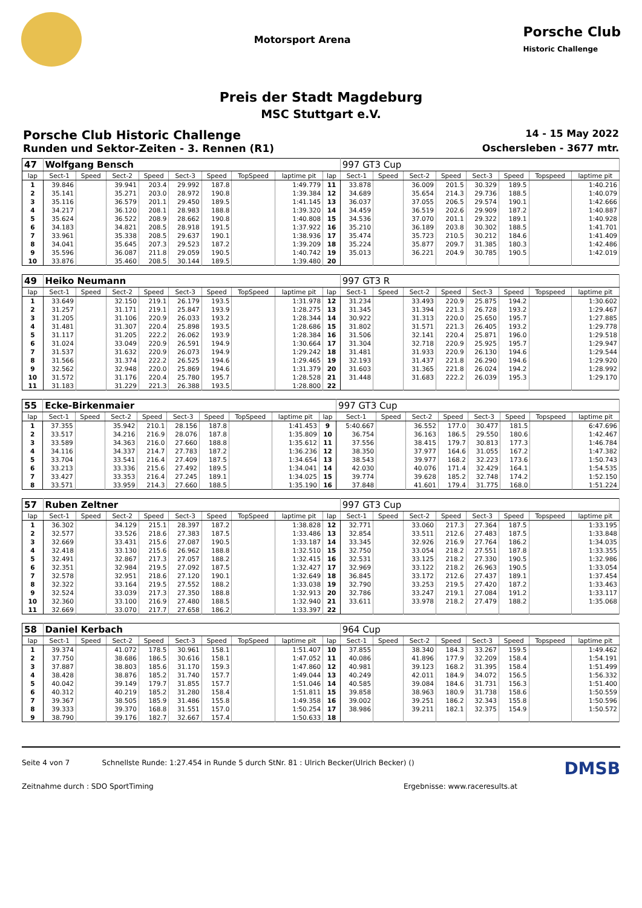Motorsport Arena
Porsche Club
Historic Challenge
Preis der Stadt Magdeburg
MSC Stuttgart e.V.
Porsche Club Historic Challenge 14 - 15 May 2022
Runden und Sektor-Zeiten - 3. Rennen (R1) Oschersleben - 3677 mtr.
| 47 | Wolfgang Bensch | | | | | | | | | 997 GT3 Cup | | | | | | | |
| lap | Sect-1 | Speed | Sect-2 | Speed | Sect-3 | Speed | TopSpeed | laptime pit | lap | Sect-1 | Speed | Sect-2 | Speed | Sect-3 | Speed | Topspeed | laptime pit |
| 1 | 39.846 | | 39.941 | 203.4 | 29.992 | 187.8 | | 1:49.779 | 11 | 33.878 | | 36.009 | 201.5 | 30.329 | 189.5 | | 1:40.216 |
| 2 | 35.141 | | 35.271 | 203.0 | 28.972 | 190.8 | | 1:39.384 | 12 | 34.689 | | 35.654 | 214.3 | 29.736 | 188.5 | | 1:40.079 |
| 3 | 35.116 | | 36.579 | 201.1 | 29.450 | 189.5 | | 1:41.145 | 13 | 36.037 | | 37.055 | 206.5 | 29.574 | 190.1 | | 1:42.666 |
| 4 | 34.217 | | 36.120 | 208.1 | 28.983 | 188.8 | | 1:39.320 | 14 | 34.459 | | 36.519 | 202.6 | 29.909 | 187.2 | | 1:40.887 |
| 5 | 35.624 | | 36.522 | 208.9 | 28.662 | 190.8 | | 1:40.808 | 15 | 34.536 | | 37.070 | 201.1 | 29.322 | 189.1 | | 1:40.928 |
| 6 | 34.183 | | 34.821 | 208.5 | 28.918 | 191.5 | | 1:37.922 | 16 | 35.210 | | 36.189 | 203.8 | 30.302 | 188.5 | | 1:41.701 |
| 7 | 33.961 | | 35.338 | 208.5 | 29.637 | 190.1 | | 1:38.936 | 17 | 35.474 | | 35.723 | 210.5 | 30.212 | 184.6 | | 1:41.409 |
| 8 | 34.041 | | 35.645 | 207.3 | 29.523 | 187.2 | | 1:39.209 | 18 | 35.224 | | 35.877 | 209.7 | 31.385 | 180.3 | | 1:42.486 |
| 9 | 35.596 | | 36.087 | 211.8 | 29.059 | 190.5 | | 1:40.742 | 19 | 35.013 | | 36.221 | 204.9 | 30.785 | 190.5 | | 1:42.019 |
| 10 | 33.876 | | 35.460 | 208.5 | 30.144 | 189.5 | | 1:39.480 | 20 | | | | | | | | |
| 49 | Heiko Neumann | | | | | | | | | 997 GT3 R | | | | | | | |
| lap | Sect-1 | Speed | Sect-2 | Speed | Sect-3 | Speed | TopSpeed | laptime pit | lap | Sect-1 | Speed | Sect-2 | Speed | Sect-3 | Speed | Topspeed | laptime pit |
| 1 | 33.649 | | 32.150 | 219.1 | 26.179 | 193.5 | | 1:31.978 | 12 | 31.234 | | 33.493 | 220.9 | 25.875 | 194.2 | | 1:30.602 |
| 2 | 31.257 | | 31.171 | 219.1 | 25.847 | 193.9 | | 1:28.275 | 13 | 31.345 | | 31.394 | 221.3 | 26.728 | 193.2 | | 1:29.467 |
| 3 | 31.205 | | 31.106 | 220.9 | 26.033 | 193.2 | | 1:28.344 | 14 | 30.922 | | 31.313 | 220.0 | 25.650 | 195.7 | | 1:27.885 |
| 4 | 31.481 | | 31.307 | 220.4 | 25.898 | 193.5 | | 1:28.686 | 15 | 31.802 | | 31.571 | 221.3 | 26.405 | 193.2 | | 1:29.778 |
| 5 | 31.117 | | 31.205 | 222.2 | 26.062 | 193.9 | | 1:28.384 | 16 | 31.506 | | 32.141 | 220.4 | 25.871 | 196.0 | | 1:29.518 |
| 6 | 31.024 | | 33.049 | 220.9 | 26.591 | 194.9 | | 1:30.664 | 17 | 31.304 | | 32.718 | 220.9 | 25.925 | 195.7 | | 1:29.947 |
| 7 | 31.537 | | 31.632 | 220.9 | 26.073 | 194.9 | | 1:29.242 | 18 | 31.481 | | 31.933 | 220.9 | 26.130 | 194.6 | | 1:29.544 |
| 8 | 31.566 | | 31.374 | 222.2 | 26.525 | 194.6 | | 1:29.465 | 19 | 32.193 | | 31.437 | 221.8 | 26.290 | 194.6 | | 1:29.920 |
| 9 | 32.562 | | 32.948 | 220.0 | 25.869 | 194.6 | | 1:31.379 | 20 | 31.603 | | 31.365 | 221.8 | 26.024 | 194.2 | | 1:28.992 |
| 10 | 31.572 | | 31.176 | 220.4 | 25.780 | 195.7 | | 1:28.528 | 21 | 31.448 | | 31.683 | 222.2 | 26.039 | 195.3 | | 1:29.170 |
| 11 | 31.183 | | 31.229 | 221.3 | 26.388 | 193.5 | | 1:28.800 | 22 | | | | | | | | |
| 55 | Ecke-Birkenmaier | | | | | | | | | 997 GT3 Cup | | | | | | | |
| lap | Sect-1 | Speed | Sect-2 | Speed | Sect-3 | Speed | TopSpeed | laptime pit | lap | Sect-1 | Speed | Sect-2 | Speed | Sect-3 | Speed | Topspeed | laptime pit |
| 1 | 37.355 | | 35.942 | 210.1 | 28.156 | 187.8 | | 1:41.453 | 9 | 5:40.667 | | 36.552 | 177.0 | 30.477 | 181.5 | | 6:47.696 |
| 2 | 33.517 | | 34.216 | 216.9 | 28.076 | 187.8 | | 1:35.809 | 10 | 36.754 | | 36.163 | 186.5 | 29.550 | 180.6 | | 1:42.467 |
| 3 | 33.589 | | 34.363 | 216.0 | 27.660 | 188.8 | | 1:35.612 | 11 | 37.556 | | 38.415 | 179.7 | 30.813 | 177.3 | | 1:46.784 |
| 4 | 34.116 | | 34.337 | 214.7 | 27.783 | 187.2 | | 1:36.236 | 12 | 38.350 | | 37.977 | 164.6 | 31.055 | 167.2 | | 1:47.382 |
| 5 | 33.704 | | 33.541 | 216.4 | 27.409 | 187.5 | | 1:34.654 | 13 | 38.543 | | 39.977 | 168.2 | 32.223 | 173.6 | | 1:50.743 |
| 6 | 33.213 | | 33.336 | 215.6 | 27.492 | 189.5 | | 1:34.041 | 14 | 42.030 | | 40.076 | 171.4 | 32.429 | 164.1 | | 1:54.535 |
| 7 | 33.427 | | 33.353 | 216.4 | 27.245 | 189.1 | | 1:34.025 | 15 | 39.774 | | 39.628 | 185.2 | 32.748 | 174.2 | | 1:52.150 |
| 8 | 33.571 | | 33.959 | 214.3 | 27.660 | 188.5 | | 1:35.190 | 16 | 37.848 | | 41.601 | 179.4 | 31.775 | 168.0 | | 1:51.224 |
| 57 | Ruben Zeltner | | | | | | | | | 997 GT3 Cup | | | | | | | |
| lap | Sect-1 | Speed | Sect-2 | Speed | Sect-3 | Speed | TopSpeed | laptime pit | lap | Sect-1 | Speed | Sect-2 | Speed | Sect-3 | Speed | Topspeed | laptime pit |
| 1 | 36.302 | | 34.129 | 215.1 | 28.397 | 187.2 | | 1:38.828 | 12 | 32.771 | | 33.060 | 217.3 | 27.364 | 187.5 | | 1:33.195 |
| 2 | 32.577 | | 33.526 | 218.6 | 27.383 | 187.5 | | 1:33.486 | 13 | 32.854 | | 33.511 | 212.6 | 27.483 | 187.5 | | 1:33.848 |
| 3 | 32.669 | | 33.431 | 215.6 | 27.087 | 190.5 | | 1:33.187 | 14 | 33.345 | | 32.926 | 216.9 | 27.764 | 186.2 | | 1:34.035 |
| 4 | 32.418 | | 33.130 | 215.6 | 26.962 | 188.8 | | 1:32.510 | 15 | 32.750 | | 33.054 | 218.2 | 27.551 | 187.8 | | 1:33.355 |
| 5 | 32.491 | | 32.867 | 217.3 | 27.057 | 188.2 | | 1:32.415 | 16 | 32.531 | | 33.125 | 218.2 | 27.330 | 190.5 | | 1:32.986 |
| 6 | 32.351 | | 32.984 | 219.5 | 27.092 | 187.5 | | 1:32.427 | 17 | 32.969 | | 33.122 | 218.2 | 26.963 | 190.5 | | 1:33.054 |
| 7 | 32.578 | | 32.951 | 218.6 | 27.120 | 190.1 | | 1:32.649 | 18 | 36.845 | | 33.172 | 212.6 | 27.437 | 189.1 | | 1:37.454 |
| 8 | 32.322 | | 33.164 | 219.5 | 27.552 | 188.2 | | 1:33.038 | 19 | 32.790 | | 33.253 | 219.5 | 27.420 | 187.2 | | 1:33.463 |
| 9 | 32.524 | | 33.039 | 217.3 | 27.350 | 188.8 | | 1:32.913 | 20 | 32.786 | | 33.247 | 219.1 | 27.084 | 191.2 | | 1:33.117 |
| 10 | 32.360 | | 33.100 | 216.9 | 27.480 | 188.5 | | 1:32.940 | 21 | 33.611 | | 33.978 | 218.2 | 27.479 | 188.2 | | 1:35.068 |
| 11 | 32.669 | | 33.070 | 217.7 | 27.658 | 186.2 | | 1:33.397 | 22 | | | | | | | | |
| 58 | Daniel Kerbach | | | | | | | | | 964 Cup | | | | | | | |
| lap | Sect-1 | Speed | Sect-2 | Speed | Sect-3 | Speed | TopSpeed | laptime pit | lap | Sect-1 | Speed | Sect-2 | Speed | Sect-3 | Speed | Topspeed | laptime pit |
| 1 | 39.374 | | 41.072 | 178.5 | 30.961 | 158.1 | | 1:51.407 | 10 | 37.855 | | 38.340 | 184.3 | 33.267 | 159.5 | | 1:49.462 |
| 2 | 37.750 | | 38.686 | 186.5 | 30.616 | 158.1 | | 1:47.052 | 11 | 40.086 | | 41.896 | 177.9 | 32.209 | 158.4 | | 1:54.191 |
| 3 | 37.887 | | 38.803 | 185.6 | 31.170 | 159.3 | | 1:47.860 | 12 | 40.981 | | 39.123 | 168.2 | 31.395 | 158.4 | | 1:51.499 |
| 4 | 38.428 | | 38.876 | 185.2 | 31.740 | 157.7 | | 1:49.044 | 13 | 40.249 | | 42.011 | 184.9 | 34.072 | 156.5 | | 1:56.332 |
| 5 | 40.042 | | 39.149 | 179.7 | 31.855 | 157.7 | | 1:51.046 | 14 | 40.585 | | 39.084 | 184.6 | 31.731 | 156.3 | | 1:51.400 |
| 6 | 40.312 | | 40.219 | 185.2 | 31.280 | 158.4 | | 1:51.811 | 15 | 39.858 | | 38.963 | 180.9 | 31.738 | 158.6 | | 1:50.559 |
| 7 | 39.367 | | 38.505 | 185.9 | 31.486 | 155.8 | | 1:49.358 | 16 | 39.002 | | 39.251 | 186.2 | 32.343 | 155.8 | | 1:50.596 |
| 8 | 39.333 | | 39.370 | 168.8 | 31.551 | 157.0 | | 1:50.254 | 17 | 38.986 | | 39.211 | 182.1 | 32.375 | 154.9 | | 1:50.572 |
| 9 | 38.790 | | 39.176 | 182.7 | 32.667 | 157.4 | | 1:50.633 | 18 | | | | | | | | |
Seite 4 von 7 Schnellste Runde: 1:27.454 in Runde 5 durch StNr. 81 : Ulrich Becker(Ulrich Becker) () DMSB
Zeitnahme durch : SDO SportTiming Ergebnisse: www.raceresults.at